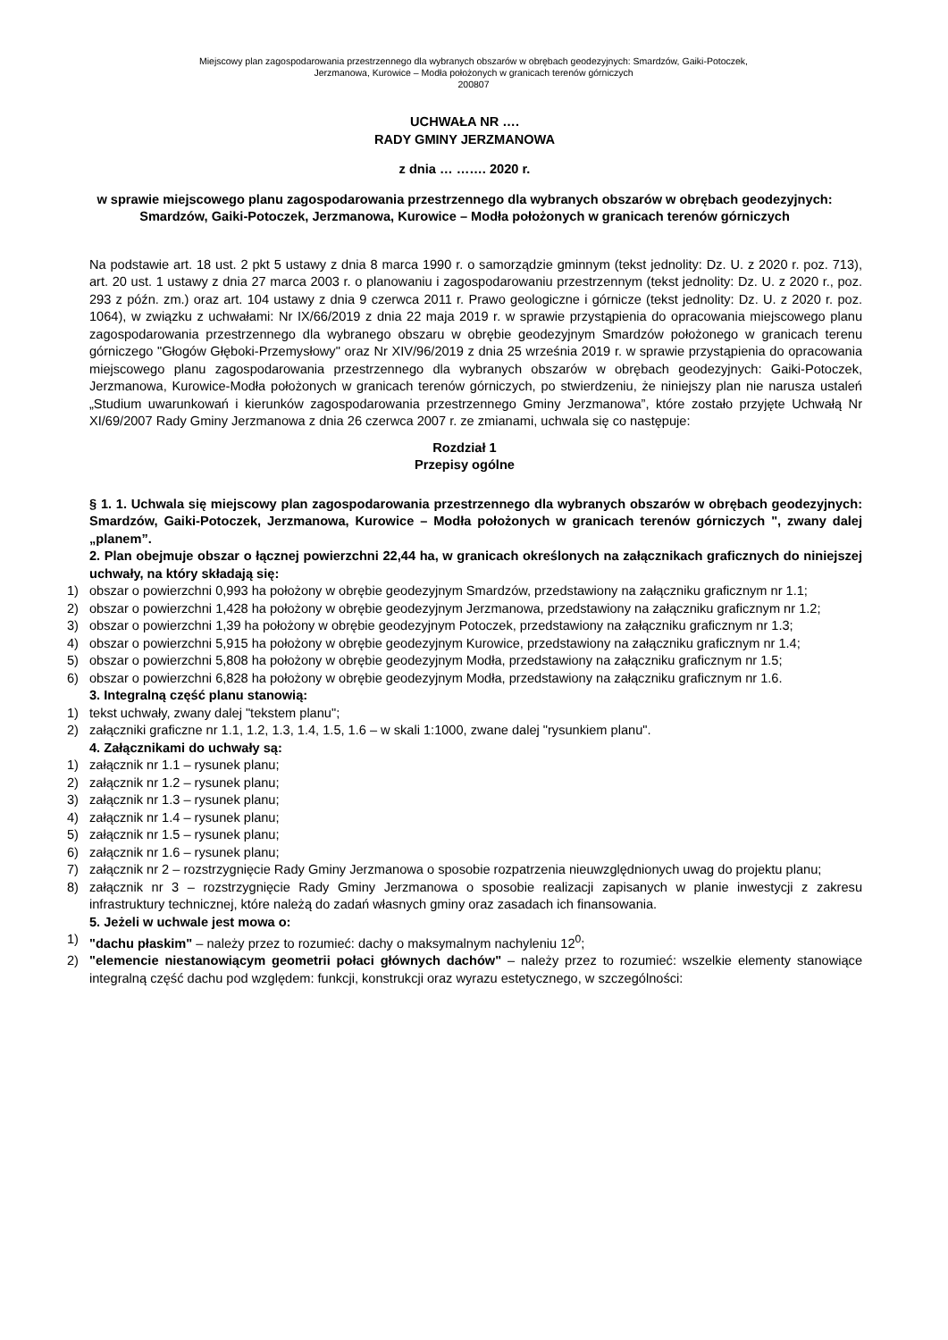Miejscowy plan zagospodarowania przestrzennego dla wybranych obszarów w obrębach geodezyjnych: Smardzów, Gaiki-Potoczek,
Jerzmanowa, Kurowice – Modła położonych w granicach terenów górniczych
200807
UCHWAŁA NR ….
RADY GMINY JERZMANOWA
z dnia … ……. 2020 r.
w sprawie miejscowego planu zagospodarowania przestrzennego dla wybranych obszarów w obrębach geodezyjnych: Smardzów, Gaiki-Potoczek, Jerzmanowa, Kurowice – Modła położonych w granicach terenów górniczych
Na podstawie art. 18 ust. 2 pkt 5 ustawy z dnia 8 marca 1990 r. o samorządzie gminnym (tekst jednolity: Dz. U. z 2020 r. poz. 713), art. 20 ust. 1 ustawy z dnia 27 marca 2003 r. o planowaniu i zagospodarowaniu przestrzennym (tekst jednolity: Dz. U. z 2020 r., poz. 293 z późn. zm.) oraz art. 104 ustawy z dnia 9 czerwca 2011 r. Prawo geologiczne i górnicze (tekst jednolity: Dz. U. z 2020 r. poz. 1064), w związku z uchwałami: Nr IX/66/2019 z dnia 22 maja 2019 r. w sprawie przystąpienia do opracowania miejscowego planu zagospodarowania przestrzennego dla wybranego obszaru w obrębie geodezyjnym Smardzów położonego w granicach terenu górniczego "Głogów Głęboki-Przemysłowy" oraz Nr XIV/96/2019 z dnia 25 września 2019 r. w sprawie przystąpienia do opracowania miejscowego planu zagospodarowania przestrzennego dla wybranych obszarów w obrębach geodezyjnych: Gaiki-Potoczek, Jerzmanowa, Kurowice-Modła położonych w granicach terenów górniczych, po stwierdzeniu, że niniejszy plan nie narusza ustaleń „Studium uwarunkowań i kierunków zagospodarowania przestrzennego Gminy Jerzmanowa”, które zostało przyjęte Uchwałą Nr XI/69/2007 Rady Gminy Jerzmanowa z dnia 26 czerwca 2007 r. ze zmianami, uchwala się co następuje:
Rozdział 1
Przepisy ogólne
§ 1. 1. Uchwala się miejscowy plan zagospodarowania przestrzennego dla wybranych obszarów w obrębach geodezyjnych: Smardzów, Gaiki-Potoczek, Jerzmanowa, Kurowice – Modła położonych w granicach terenów górniczych ", zwany dalej „planem”.
2. Plan obejmuje obszar o łącznej powierzchni 22,44 ha, w granicach określonych na załącznikach graficznych do niniejszej uchwały, na który składają się:
1) obszar o powierzchni 0,993 ha położony w obrębie geodezyjnym Smardzów, przedstawiony na załączniku graficznym nr 1.1;
2) obszar o powierzchni 1,428 ha położony w obrębie geodezyjnym Jerzmanowa, przedstawiony na załączniku graficznym nr 1.2;
3) obszar o powierzchni 1,39 ha położony w obrębie geodezyjnym Potoczek, przedstawiony na załączniku graficznym nr 1.3;
4) obszar o powierzchni 5,915 ha położony w obrębie geodezyjnym Kurowice, przedstawiony na załączniku graficznym nr 1.4;
5) obszar o powierzchni 5,808 ha położony w obrębie geodezyjnym Modła, przedstawiony na załączniku graficznym nr 1.5;
6) obszar o powierzchni 6,828 ha położony w obrębie geodezyjnym Modła, przedstawiony na załączniku graficznym nr 1.6.
3. Integralną część planu stanowią:
1) tekst uchwały, zwany dalej "tekstem planu";
2) załączniki graficzne nr 1.1, 1.2, 1.3, 1.4, 1.5, 1.6 – w skali 1:1000, zwane dalej "rysunkiem planu".
4. Załącznikami do uchwały są:
1) załącznik nr 1.1 – rysunek planu;
2) załącznik nr 1.2 – rysunek planu;
3) załącznik nr 1.3 – rysunek planu;
4) załącznik nr 1.4 – rysunek planu;
5) załącznik nr 1.5 – rysunek planu;
6) załącznik nr 1.6 – rysunek planu;
7) załącznik nr 2 – rozstrzygnięcie Rady Gminy Jerzmanowa o sposobie rozpatrzenia nieuwzględnionych uwag do projektu planu;
8) załącznik nr 3 – rozstrzygnięcie Rady Gminy Jerzmanowa o sposobie realizacji zapisanych w planie inwestycji z zakresu infrastruktury technicznej, które należą do zadań własnych gminy oraz zasadach ich finansowania.
5. Jeżeli w uchwale jest mowa o:
1) "dachu płaskim" – należy przez to rozumieć: dachy o maksymalnym nachyleniu 12<sup>0</sup>;
2) "elemencie niestanowiącym geometrii połaci głównych dachów" – należy przez to rozumieć: wszelkie elementy stanowiące integralną część dachu pod względem: funkcji, konstrukcji oraz wyrazu estetycznego, w szczególności: